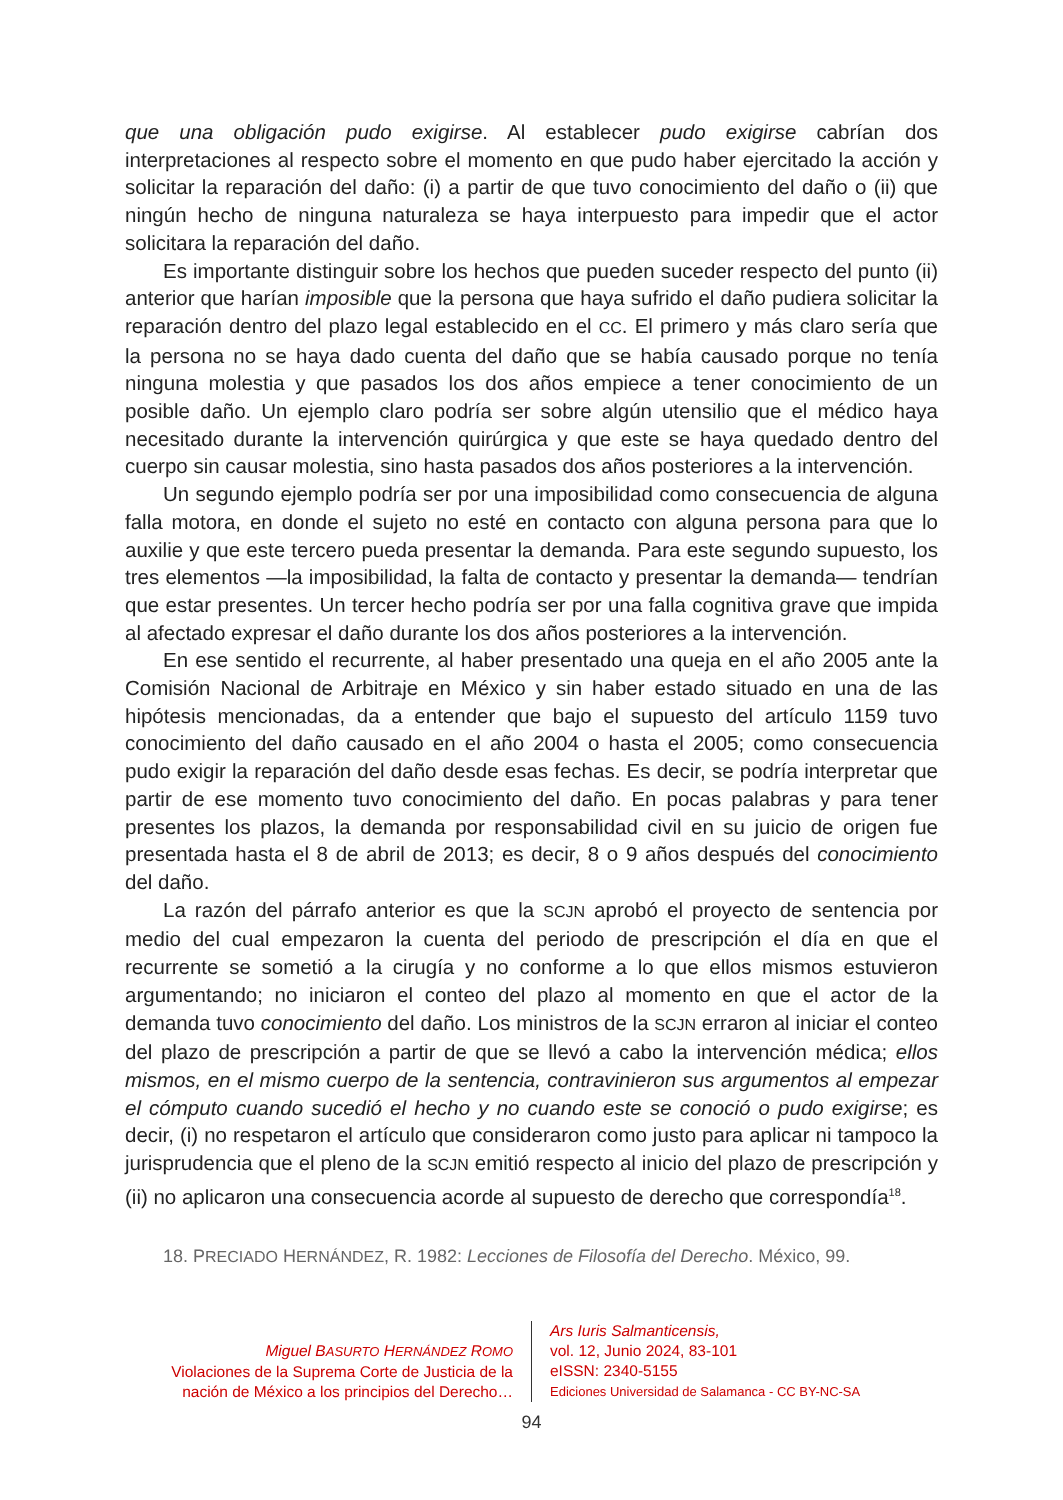que una obligación pudo exigirse. Al establecer pudo exigirse cabrían dos interpretaciones al respecto sobre el momento en que pudo haber ejercitado la acción y solicitar la reparación del daño: (i) a partir de que tuvo conocimiento del daño o (ii) que ningún hecho de ninguna naturaleza se haya interpuesto para impedir que el actor solicitara la reparación del daño.
Es importante distinguir sobre los hechos que pueden suceder respecto del punto (ii) anterior que harían imposible que la persona que haya sufrido el daño pudiera solicitar la reparación dentro del plazo legal establecido en el CC. El primero y más claro sería que la persona no se haya dado cuenta del daño que se había causado porque no tenía ninguna molestia y que pasados los dos años empiece a tener conocimiento de un posible daño. Un ejemplo claro podría ser sobre algún utensilio que el médico haya necesitado durante la intervención quirúrgica y que este se haya quedado dentro del cuerpo sin causar molestia, sino hasta pasados dos años posteriores a la intervención.
Un segundo ejemplo podría ser por una imposibilidad como consecuencia de alguna falla motora, en donde el sujeto no esté en contacto con alguna persona para que lo auxilie y que este tercero pueda presentar la demanda. Para este segundo supuesto, los tres elementos —la imposibilidad, la falta de contacto y presentar la demanda— tendrían que estar presentes. Un tercer hecho podría ser por una falla cognitiva grave que impida al afectado expresar el daño durante los dos años posteriores a la intervención.
En ese sentido el recurrente, al haber presentado una queja en el año 2005 ante la Comisión Nacional de Arbitraje en México y sin haber estado situado en una de las hipótesis mencionadas, da a entender que bajo el supuesto del artículo 1159 tuvo conocimiento del daño causado en el año 2004 o hasta el 2005; como consecuencia pudo exigir la reparación del daño desde esas fechas. Es decir, se podría interpretar que partir de ese momento tuvo conocimiento del daño. En pocas palabras y para tener presentes los plazos, la demanda por responsabilidad civil en su juicio de origen fue presentada hasta el 8 de abril de 2013; es decir, 8 o 9 años después del conocimiento del daño.
La razón del párrafo anterior es que la SCJN aprobó el proyecto de sentencia por medio del cual empezaron la cuenta del periodo de prescripción el día en que el recurrente se sometió a la cirugía y no conforme a lo que ellos mismos estuvieron argumentando; no iniciaron el conteo del plazo al momento en que el actor de la demanda tuvo conocimiento del daño. Los ministros de la SCJN erraron al iniciar el conteo del plazo de prescripción a partir de que se llevó a cabo la intervención médica; ellos mismos, en el mismo cuerpo de la sentencia, contravinieron sus argumentos al empezar el cómputo cuando sucedió el hecho y no cuando este se conoció o pudo exigirse; es decir, (i) no respetaron el artículo que consideraron como justo para aplicar ni tampoco la jurisprudencia que el pleno de la SCJN emitió respecto al inicio del plazo de prescripción y (ii) no aplicaron una consecuencia acorde al supuesto de derecho que correspondía<sup>18</sup>.
18. PRECIADO HERNÁNDEZ, R. 1982: Lecciones de Filosofía del Derecho. México, 99.
Miguel BASURTO HERNÁNDEZ ROMO
Violaciones de la Suprema Corte de Justicia de la nación de México a los principios del Derecho…
Ars Iuris Salmanticensis,
vol. 12, Junio 2024, 83-101
eISSN: 2340-5155
Ediciones Universidad de Salamanca - CC BY-NC-SA
94